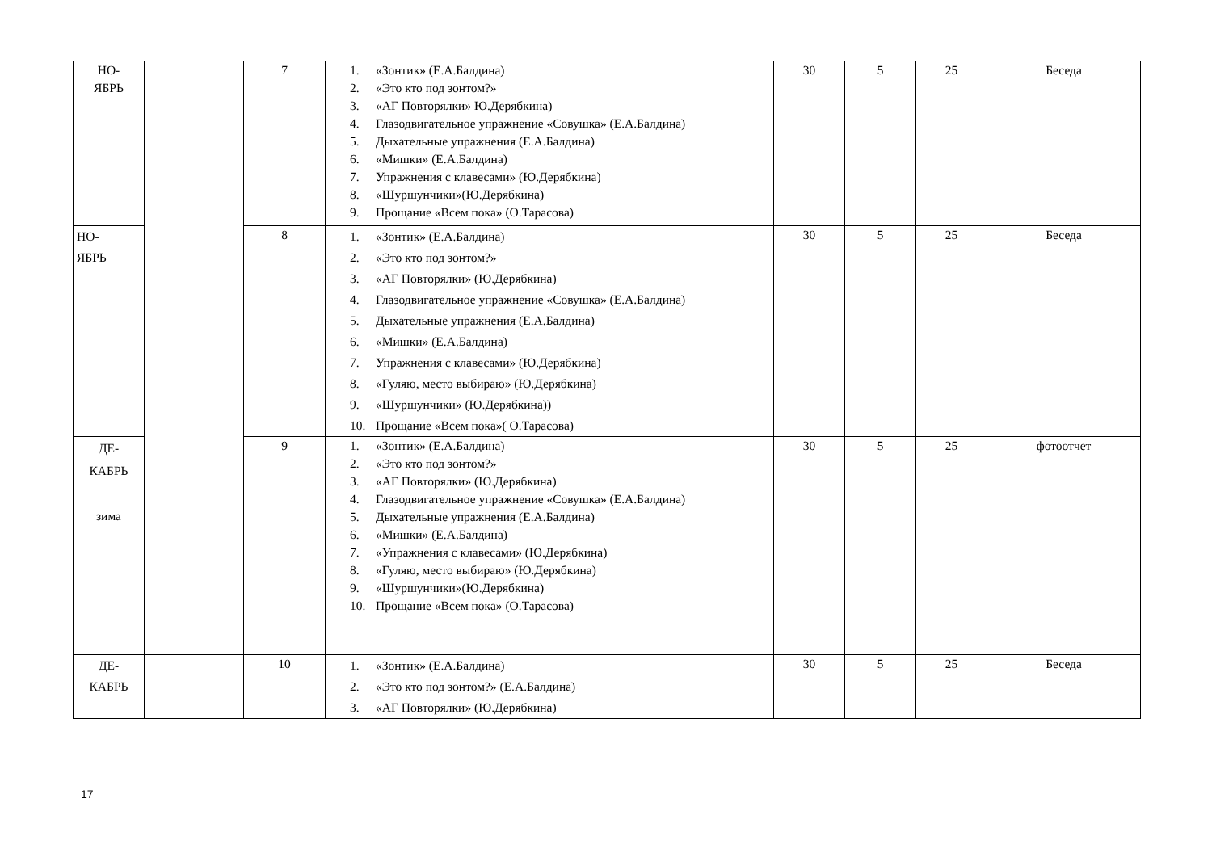| НО- ЯБРЬ | | 7 | 1. «Зонтик» (Е.А.Балдина) 2. «Это кто под зонтом?» 3. «АГ Повторялки» Ю.Дерябкина) 4. Глазодвигательное упражнение «Совушка» (Е.А.Балдина) 5. Дыхательные упражнения (Е.А.Балдина) 6. «Мишки» (Е.А.Балдина) 7. Упражнения с клавесами» (Ю.Дерябкина) 8. «Шуршунчики»(Ю.Дерябкина) 9. Прощание «Всем пока» (О.Тарасова) | 30 | 5 | 25 | Беседа |
| НО- ЯБРЬ | | 8 | 1. «Зонтик» (Е.А.Балдина) 2. «Это кто под зонтом?» 3. «АГ Повторялки» (Ю.Дерябкина) 4. Глазодвигательное упражнение «Совушка» (Е.А.Балдина) 5. Дыхательные упражнения (Е.А.Балдина) 6. «Мишки» (Е.А.Балдина) 7. Упражнения с клавесами» (Ю.Дерябкина) 8. «Гуляю, место выбираю» (Ю.Дерябкина) 9. «Шуршунчики» (Ю.Дерябкина)) 10. Прощание «Всем пока»( О.Тарасова) | 30 | 5 | 25 | Беседа |
| ДЕ- КАБРЬ зима | | 9 | 1. «Зонтик» (Е.А.Балдина) 2. «Это кто под зонтом?» 3. «АГ Повторялки» (Ю.Дерябкина) 4. Глазодвигательное упражнение «Совушка» (Е.А.Балдина) 5. Дыхательные упражнения (Е.А.Балдина) 6. «Мишки» (Е.А.Балдина) 7. «Упражнения с клавесами» (Ю.Дерябкина) 8. «Гуляю, место выбираю» (Ю.Дерябкина) 9. «Шуршунчики»(Ю.Дерябкина) 10. Прощание «Всем пока» (О.Тарасова) | 30 | 5 | 25 | фотоотчет |
| ДЕ- КАБРЬ | | 10 | 1. «Зонтик» (Е.А.Балдина) 2. «Это кто под зонтом?» (Е.А.Балдина) 3. «АГ Повторялки» (Ю.Дерябкина) | 30 | 5 | 25 | Беседа |
17